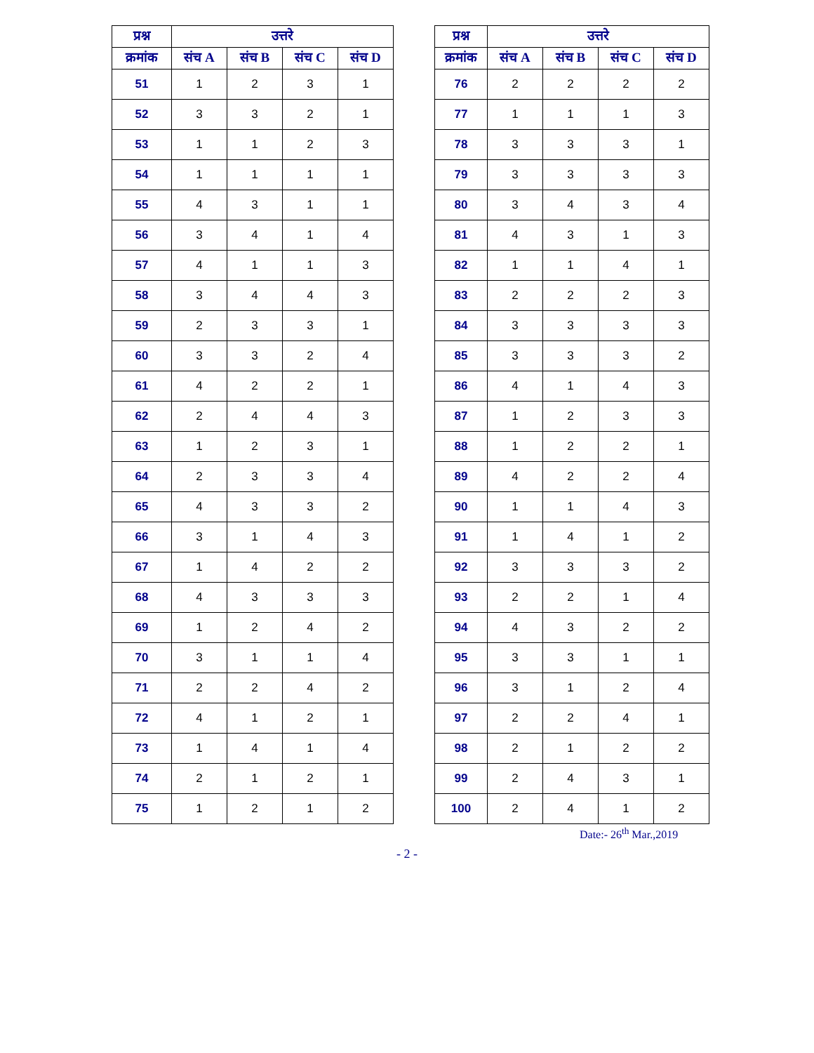| प्रश्न | उत्तरे | | | |
| --- | --- | --- | --- | --- |
| क्रमांक | संच A | संच B | संच C | संच D |
| 51 | 1 | 2 | 3 | 1 |
| 52 | 3 | 3 | 2 | 1 |
| 53 | 1 | 1 | 2 | 3 |
| 54 | 1 | 1 | 1 | 1 |
| 55 | 4 | 3 | 1 | 1 |
| 56 | 3 | 4 | 1 | 4 |
| 57 | 4 | 1 | 1 | 3 |
| 58 | 3 | 4 | 4 | 3 |
| 59 | 2 | 3 | 3 | 1 |
| 60 | 3 | 3 | 2 | 4 |
| 61 | 4 | 2 | 2 | 1 |
| 62 | 2 | 4 | 4 | 3 |
| 63 | 1 | 2 | 3 | 1 |
| 64 | 2 | 3 | 3 | 4 |
| 65 | 4 | 3 | 3 | 2 |
| 66 | 3 | 1 | 4 | 3 |
| 67 | 1 | 4 | 2 | 2 |
| 68 | 4 | 3 | 3 | 3 |
| 69 | 1 | 2 | 4 | 2 |
| 70 | 3 | 1 | 1 | 4 |
| 71 | 2 | 2 | 4 | 2 |
| 72 | 4 | 1 | 2 | 1 |
| 73 | 1 | 4 | 1 | 4 |
| 74 | 2 | 1 | 2 | 1 |
| 75 | 1 | 2 | 1 | 2 |
| प्रश्न | उत्तरे | | | |
| --- | --- | --- | --- | --- |
| क्रमांक | संच A | संच B | संच C | संच D |
| 76 | 2 | 2 | 2 | 2 |
| 77 | 1 | 1 | 1 | 3 |
| 78 | 3 | 3 | 3 | 1 |
| 79 | 3 | 3 | 3 | 3 |
| 80 | 3 | 4 | 3 | 4 |
| 81 | 4 | 3 | 1 | 3 |
| 82 | 1 | 1 | 4 | 1 |
| 83 | 2 | 2 | 2 | 3 |
| 84 | 3 | 3 | 3 | 3 |
| 85 | 3 | 3 | 3 | 2 |
| 86 | 4 | 1 | 4 | 3 |
| 87 | 1 | 2 | 3 | 3 |
| 88 | 1 | 2 | 2 | 1 |
| 89 | 4 | 2 | 2 | 4 |
| 90 | 1 | 1 | 4 | 3 |
| 91 | 1 | 4 | 1 | 2 |
| 92 | 3 | 3 | 3 | 2 |
| 93 | 2 | 2 | 1 | 4 |
| 94 | 4 | 3 | 2 | 2 |
| 95 | 3 | 3 | 1 | 1 |
| 96 | 3 | 1 | 2 | 4 |
| 97 | 2 | 2 | 4 | 1 |
| 98 | 2 | 1 | 2 | 2 |
| 99 | 2 | 4 | 3 | 1 |
| 100 | 2 | 4 | 1 | 2 |
Date:- 26<sup>th</sup> Mar.,2019
- 2 -